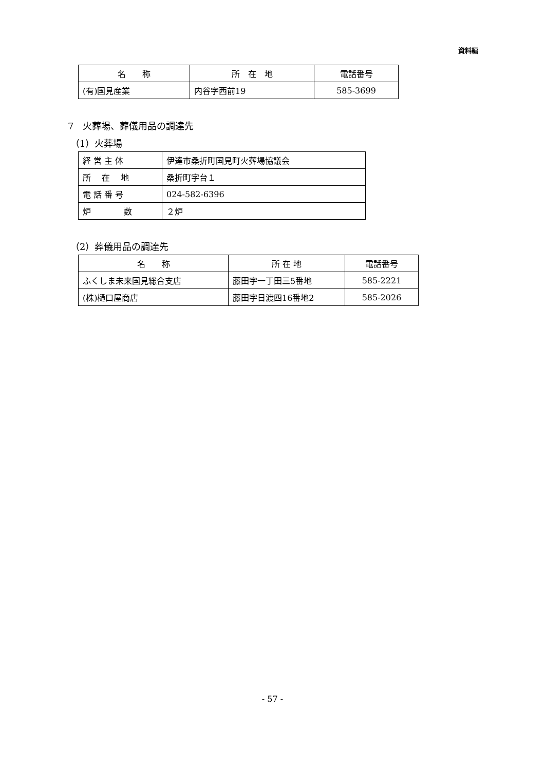資料編
| 名 称 | 所 在 地 | 電話番号 |
| --- | --- | --- |
| (有)国見産業 | 内谷字西前19 | 585-3699 |
7　火葬場、葬儀用品の調達先
（1）火葬場
| 経 営 主 体 | 伊達市桑折町国見町火葬場協議会 |
| 所 在 地 | 桑折町字台１ |
| 電 話 番 号 | 024-582-6396 |
| 炉 数 | ２炉 |
（2）葬儀用品の調達先
| 名 称 | 所 在 地 | 電話番号 |
| --- | --- | --- |
| ふくしま未来国見総合支店 | 藤田字一丁田三5番地 | 585-2221 |
| (株)樋口屋商店 | 藤田字日渡四16番地2 | 585-2026 |
- 57 -